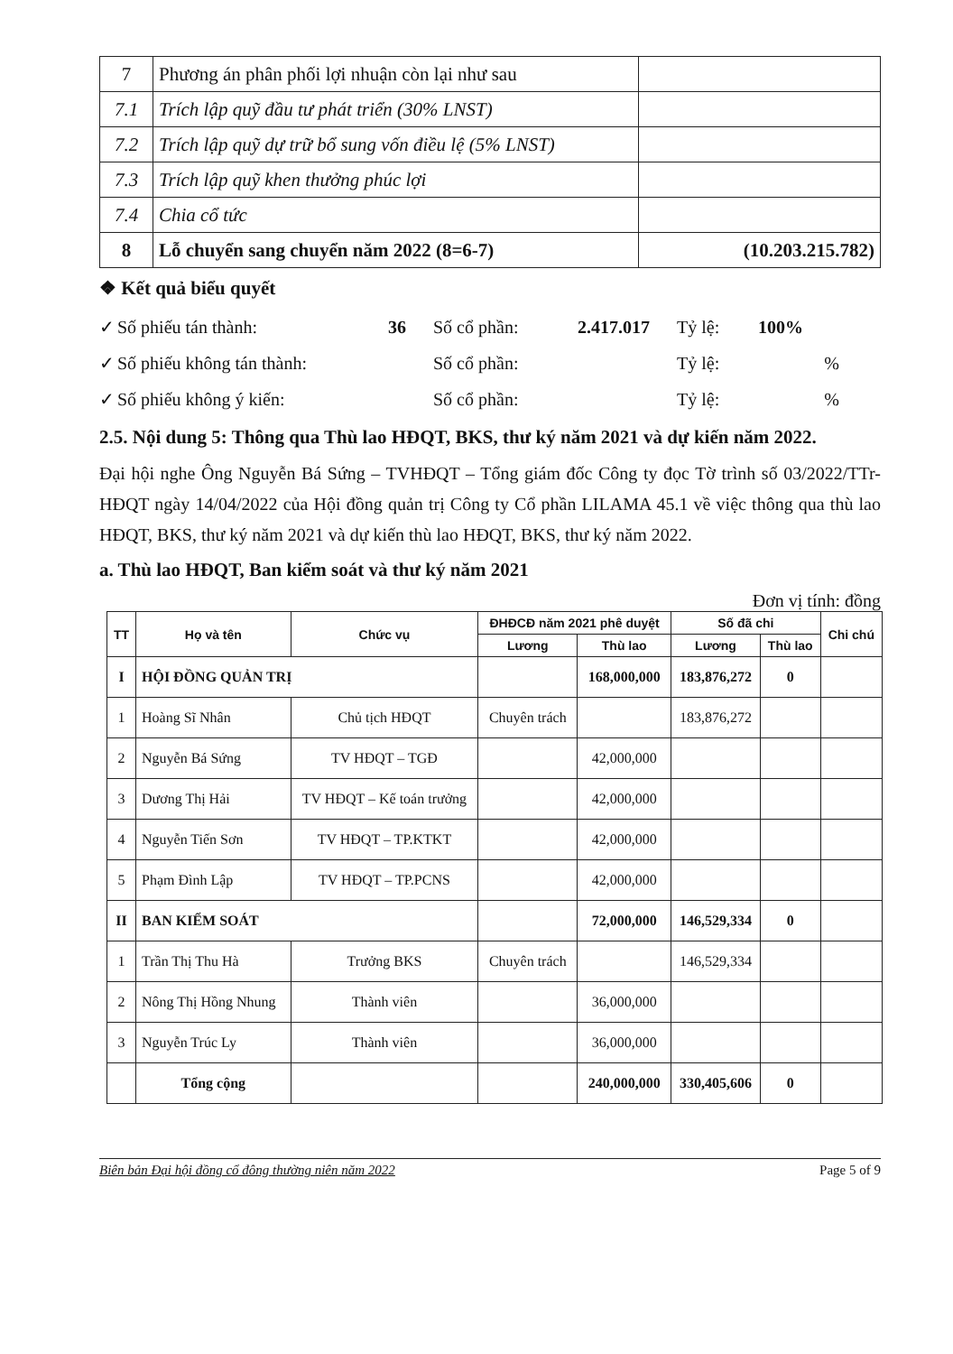| 7 | Phương án phân phối lợi nhuận còn lại như sau | |
| 7.1 | Trích lập quỹ đầu tư phát triển (30% LNST) | |
| 7.2 | Trích lập quỹ dự trữ bổ sung vốn điều lệ (5% LNST) | |
| 7.3 | Trích lập quỹ khen thưởng phúc lợi | |
| 7.4 | Chia cổ tức | |
| 8 | Lỗ chuyển sang chuyển năm 2022 (8=6-7) | (10.203.215.782) |
❖ Kết quả biểu quyết
✓ Số phiếu tán thành: 36 Số cổ phần: 2.417.017 Tỷ lệ: 100% ✓ Số phiếu không tán thành: Số cổ phần: Tỷ lệ:% ✓ Số phiếu không ý kiến: Số cổ phần: Tỷ lệ:%
2.5. Nội dung 5: Thông qua Thù lao HĐQT, BKS, thư ký năm 2021 và dự kiến năm 2022.
Đại hội nghe Ông Nguyễn Bá Sứng – TVHĐQT – Tổng giám đốc Công ty đọc Tờ trình số 03/2022/TTr-HĐQT ngày 14/04/2022 của Hội đồng quản trị Công ty Cổ phần LILAMA 45.1 về việc thông qua thù lao HĐQT, BKS, thư ký năm 2021 và dự kiến thù lao HĐQT, BKS, thư ký năm 2022.
a. Thù lao HĐQT, Ban kiểm soát và thư ký năm 2021
Đơn vị tính: đồng
| TT | Họ và tên | Chức vụ | ĐHĐCĐ năm 2021 phê duyệt | | Số đã chi | | Chi chú |
| --- | --- | --- | --- | --- | --- | --- | --- |
| | | | Lương | Thù lao | Lương | Thù lao | |
| I | HỘI ĐỒNG QUẢN TRỊ | | | 168,000,000 | 183,876,272 | 0 | |
| 1 | Hoàng Sĩ Nhân | Chủ tịch HĐQT | Chuyên trách | | 183,876,272 | | |
| 2 | Nguyễn Bá Sứng | TV HĐQT – TGĐ | | 42,000,000 | | | |
| 3 | Dương Thị Hải | TV HĐQT – Kế toán trưởng | | 42,000,000 | | | |
| 4 | Nguyễn Tiến Sơn | TV HĐQT – TP.KTKT | | 42,000,000 | | | |
| 5 | Phạm Đình Lập | TV HĐQT – TP.PCNS | | 42,000,000 | | | |
| II | BAN KIỂM SOÁT | | | 72,000,000 | 146,529,334 | 0 | |
| 1 | Trần Thị Thu Hà | Trưởng BKS | Chuyên trách | | 146,529,334 | | |
| 2 | Nông Thị Hồng Nhung | Thành viên | | 36,000,000 | | | |
| 3 | Nguyễn Trúc Ly | Thành viên | | 36,000,000 | | | |
| | Tổng cộng | | | 240,000,000 | 330,405,606 | 0 | |
Biên bản Đại hội đồng cổ đông thường niên năm 2022 Page 5 of 9